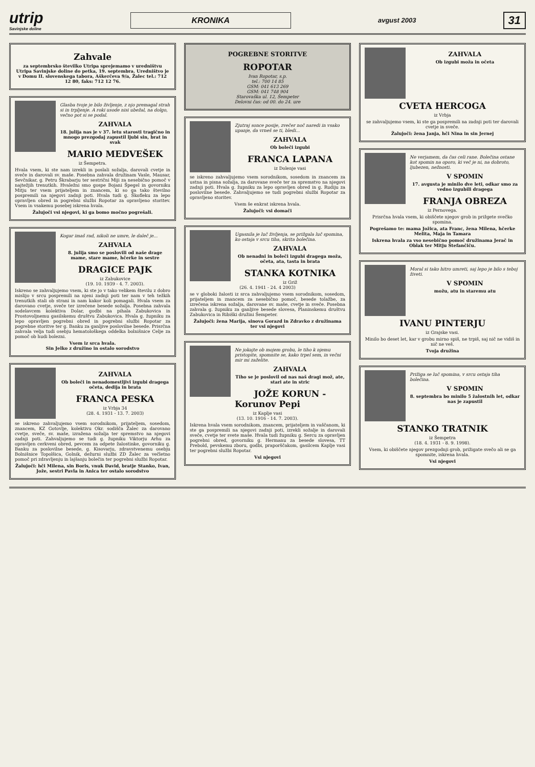utrip
Savinjske doline
KRONIKA
avgust 2003
31
Zahvale
za septembrsko številko Utripa sprejemamo v uredništvu Utripa Savinjske doline do petka, 19. septembra. Uredništvo je v Domu II. slovenskega tabora, Aškerčeva 9/a, Žalec tel.: 712 12 80, faks: 712 12 76.
Glasba tvoje je bilo življenje, z njo premagal strah si in trpljenje. A roki usode nisi ubežal, na dolgo, večno pot si se podal.
ZAHVALA
18. julija nas je v 37. letu starosti tragično in mnogo prezgodaj zapustil ljubi sin, brat in svak
MARIO MEDVEŠEK
iz Šempetra.
Hvala vsem, ki ste nam izrekli in poslali sožalja, darovali cvetje in sveče in darovali sv. maše. Posebna zahvala družinam Vasle, Mausar, Sevčnikar, g. Petru Škrabarju ter sestrični Miji za nesebično pomoč v najtežjih trenutkih. Hvaležni smo gospe Bojani Špegel in govorniku Mitju ter vsem prijateljem in znancem, ki so ga tako številno pospremili na njegovi zadnji poti. Hvala tudi g. Škofleku za lepo opravljen obred in pogrebni službi Ropotar za opravljeno storitev. Vsem in vsakemu posebej iskrena hvala.
Žalujoči vsi njegovi, ki ga bomo močno pogrešali.
Kogar imaš rad, nikoli ne umre, le daleč je...
ZAHVALA
8. julija smo se poslovili od naše drage mame, stare mame, hčerke in sestre
DRAGICE PAJK
iz Zabukovice
(19. 10. 1939 - 4. 7. 2003).
Iskreno se zahvaljujemo vsem, ki ste jo v tako velikem številu z dobro mislijo v srcu pospremili na njeni zadnji poti ter nam v teh težkih trenutkih stali ob strani in nam kakor koli pomagali. Hvala vsem za darovano cvetje, sveče ter izrečene besede sožalja. Posebna zahvala sodelavcem kolektiva Dolar, godbi na pihala Zabukovica in Prostovoljnemu gasilskemu društvu Zabukovica. Hvala g. župniku za lepo opravljen pogrebni obred in pogrebni službi Ropotar za pogrebne storitve ter g. Banku za ganljive poslovilne besede. Prisrčna zahvala velja tudi osebju hematološkega oddelka bolnišnice Celje za pomoč ob hudi bolezni.
Vsem iz srca hvala.
Sin Jelko z družino in ostalo sorodstvo
ZAHVALA
Ob boleči in nenadomestljivi izgubi dragega očeta, dedija in brata
FRANCA PESKA
iz Vrbja 34
(28. 4. 1931 - 13. 7. 2003)
se iskreno zahvaljujemo vsem sorodnikom, prijateljem, sosedom, znancem, KZ Gotovlje, kolektivu Okr. sodišča Žalec za darovano cvetje, sveče, sv. maše, izražena sožalja ter spremstvo na njegovi zadnji poti. Zahvaljujemo se tudi g. župniku Viktorju Arhu za opravljen cerkveni obred, pevcem za odpete žalostinke, govorniku g. Banku za poslovilne besede, g. Kisovarju, zdravstvenemu osebju Bolnišnice Topolšica, Golnik, dežurni službi ZD Žalec za večletno pomoč pri zdravljenju in lajšanju bolečin ter pogrebni službi Ropotar.
Žalujoči: hči Milena, sin Boris, vnuk David, bratje Stanko, Ivan, Jože, sestri Pavla in Anica ter ostalo sorodstvo
POGREBNE STORITVE
ROPOTAR
Ivan Ropotar, s.p.
tel.: 700 14 85
GSM: 041 613 269
GSM: 041 748 904
Starovaška ul. 12, Šempeter
Delovni čas: od 00. do 24. ure
Zjutraj sonce posije, zvečer noč naredi in vsako upanje, da vrneš se ti, bledi...
ZAHVALA
Ob boleči izgubi
FRANCA LAPANA
iz Dolenje vasi
se iskreno zahvaljujemo vsem sorodnikom, sosedom in znancem za ustna in pisna sožalja, za darovane sveče ter za spremstvo na njegovi zadnji poti. Hvala g. župniku za lepo opravljen obred in g. Rudiju za poslovilne besede. Zahvaljujemo se tudi pogrebni službi Ropotar za opravljeno storitev.
Vsem še enkrat iskrena hvala.
Žalujoči: vsi domači
Ugasnila je luč življenja, se prižgala luč spomina, ko ostaja v srcu tiha, skrita bolečina.
ZAHVALA
Ob nenadni in boleči izgubi dragega moža, očeta, ata, tasta in brata
STANKA KOTNIKA
iz Griž
(26. 4. 1941 - 24. 4 2003)
se v globoki žalosti iz srca zahvaljujemo vsem sorodnikom, sosedom, prijateljem in znancem za nesebično pomoč, besede tolažbe, za izrečena iskrena sožalja, darovane sv. maše, cvetje in sveče. Posebna zahvala g. župniku za ganljive besede slovesa, Planinskemu društvu Zabukovica in Ribiški družini Šempeter.
Žalujoči: žena Marija, sinova Gorazd in Zdravko z družinama ter vsi njegovi
Ne jokajte ob mojem grobu, le tiho k njemu pristopite, spomnite se, kako trpel sem, in večni mir mi zaželite.
ZAHVALA
Tiho se je poslovil od nas naš dragi mož, ate, stari ate in stric
JOŽE KORUN - Korunov Pepi
iz Kaplje vasi
(13. 10. 1916 - 14. 7. 2003).
Iskrena hvala vsem sorodnikom, znancem, prijateljem in vaščanom, ki ste ga pospremili na njegovi zadnji poti, izrekli sožalje in darovali sveče, cvetje ter svete maše. Hvala tudi župniku g. Sercu za opravljen pogrebni obred, govorniku g. Hermanu za besede slovesa, TT Prebold, pevskemu zboru, godbi, praporščakom, gasilcem Kaplje vasi ter pogrebni službi Ropotar.
Vsi njegovi
ZAHVALA
Ob izgubi moža in očeta
CVETA HERCOGA
iz Vrbja
se zahvaljujemo vsem, ki ste ga pospremili na zadnji poti ter darovali cvetje in sveče.
Žalujoči: žena Janja, hči Nina in sin Jernej
Ne verjamem, da čas celi rane. Bolečina ostane kot spomin na oporo, ki več je ni, na dobroto, ljubezen, nežnosti.
V SPOMIN
17. avgusta je minilo dve leti, odkar smo za vedno izgubili dragega
FRANJA OBREZA
iz Pernovega.
Prisrčna hvala vsem, ki obiščete njegov grob in prižgete svečko spomina.
Pogrešamo te: mama Jožica, ata Franc, žena Milena, hčerke Melita, Maja in Tamara
Iskrena hvala za vso nesebično pomoč družinama Jerač in Oblak ter Mitju Štefančiču.
Moral si tako hitro umreti, saj lepo je bilo s teboj živeti.
V SPOMIN
možu, atu in staremu atu
IVANU PINTERJU
iz Grajske vasi.
Minilo bo deset let, kar v grobu mirno spiš, ne trpiš, saj nič ne vidiš in nič ne veš.
Tvoja družina
Prižiga se luč spomina, v srcu ostaja tiha bolečina.
V SPOMIN
8. septembra bo minilo 5 žalostnih let, odkar nas je zapustil
STANKO TRATNIK
iz Šempetra
(18. 4. 1931 - 8. 9. 1998).
Vsem, ki obiščete njegov prezgodnji grob, prižigate svečo ali se ga spomnite, iskrena hvala.
Vsi njegovi